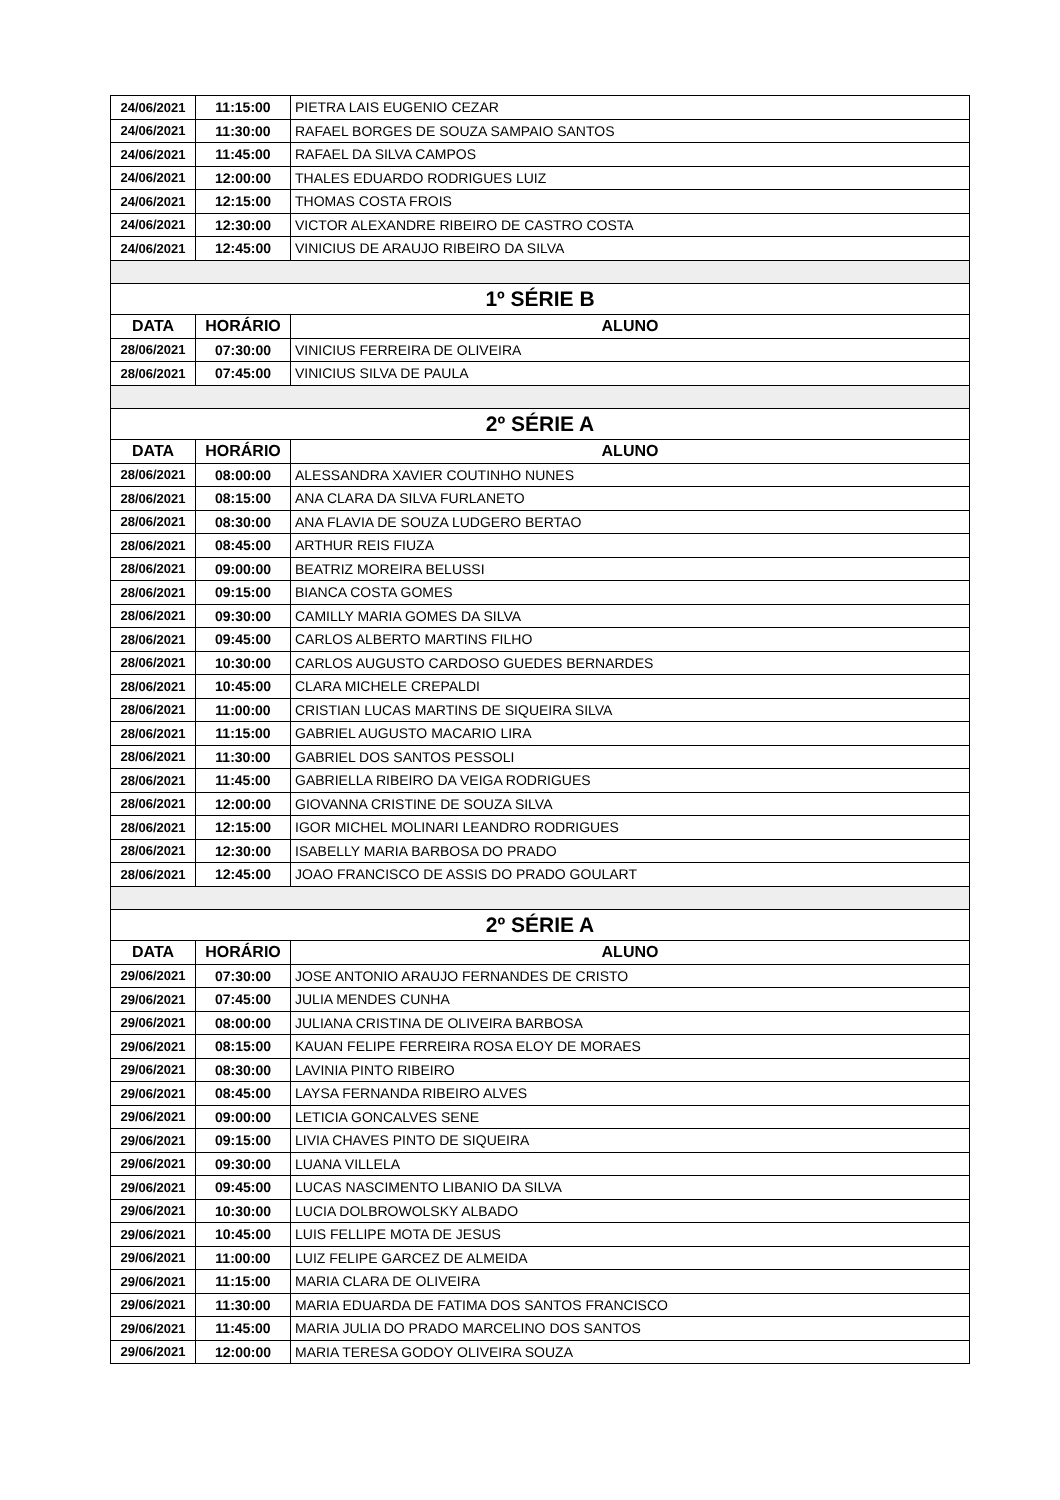| 24/06/2021 | 11:15:00 | PIETRA LAIS EUGENIO CEZAR |
| 24/06/2021 | 11:30:00 | RAFAEL BORGES DE SOUZA SAMPAIO SANTOS |
| 24/06/2021 | 11:45:00 | RAFAEL DA SILVA CAMPOS |
| 24/06/2021 | 12:00:00 | THALES EDUARDO RODRIGUES LUIZ |
| 24/06/2021 | 12:15:00 | THOMAS COSTA FROIS |
| 24/06/2021 | 12:30:00 | VICTOR ALEXANDRE RIBEIRO DE CASTRO COSTA |
| 24/06/2021 | 12:45:00 | VINICIUS DE ARAUJO RIBEIRO DA SILVA |
| 1º SÉRIE B | | |
| DATA | HORÁRIO | ALUNO |
| 28/06/2021 | 07:30:00 | VINICIUS FERREIRA DE OLIVEIRA |
| 28/06/2021 | 07:45:00 | VINICIUS SILVA DE PAULA |
| 2º SÉRIE A | | |
| DATA | HORÁRIO | ALUNO |
| 28/06/2021 | 08:00:00 | ALESSANDRA XAVIER COUTINHO NUNES |
| 28/06/2021 | 08:15:00 | ANA CLARA DA SILVA FURLANETO |
| 28/06/2021 | 08:30:00 | ANA FLAVIA DE SOUZA LUDGERO BERTAO |
| 28/06/2021 | 08:45:00 | ARTHUR REIS FIUZA |
| 28/06/2021 | 09:00:00 | BEATRIZ MOREIRA BELUSSI |
| 28/06/2021 | 09:15:00 | BIANCA COSTA GOMES |
| 28/06/2021 | 09:30:00 | CAMILLY MARIA GOMES DA SILVA |
| 28/06/2021 | 09:45:00 | CARLOS ALBERTO MARTINS FILHO |
| 28/06/2021 | 10:30:00 | CARLOS AUGUSTO CARDOSO GUEDES BERNARDES |
| 28/06/2021 | 10:45:00 | CLARA MICHELE CREPALDI |
| 28/06/2021 | 11:00:00 | CRISTIAN LUCAS MARTINS DE SIQUEIRA SILVA |
| 28/06/2021 | 11:15:00 | GABRIEL AUGUSTO MACARIO LIRA |
| 28/06/2021 | 11:30:00 | GABRIEL DOS SANTOS PESSOLI |
| 28/06/2021 | 11:45:00 | GABRIELLA RIBEIRO DA VEIGA RODRIGUES |
| 28/06/2021 | 12:00:00 | GIOVANNA CRISTINE DE SOUZA SILVA |
| 28/06/2021 | 12:15:00 | IGOR MICHEL MOLINARI LEANDRO RODRIGUES |
| 28/06/2021 | 12:30:00 | ISABELLY MARIA BARBOSA DO PRADO |
| 28/06/2021 | 12:45:00 | JOAO FRANCISCO DE ASSIS DO PRADO GOULART |
| 2º SÉRIE A | | |
| DATA | HORÁRIO | ALUNO |
| 29/06/2021 | 07:30:00 | JOSE ANTONIO ARAUJO FERNANDES DE CRISTO |
| 29/06/2021 | 07:45:00 | JULIA MENDES CUNHA |
| 29/06/2021 | 08:00:00 | JULIANA CRISTINA DE OLIVEIRA BARBOSA |
| 29/06/2021 | 08:15:00 | KAUAN FELIPE FERREIRA ROSA ELOY DE MORAES |
| 29/06/2021 | 08:30:00 | LAVINIA PINTO RIBEIRO |
| 29/06/2021 | 08:45:00 | LAYSA FERNANDA RIBEIRO ALVES |
| 29/06/2021 | 09:00:00 | LETICIA GONCALVES SENE |
| 29/06/2021 | 09:15:00 | LIVIA CHAVES PINTO DE SIQUEIRA |
| 29/06/2021 | 09:30:00 | LUANA VILLELA |
| 29/06/2021 | 09:45:00 | LUCAS NASCIMENTO LIBANIO DA SILVA |
| 29/06/2021 | 10:30:00 | LUCIA DOLBROWOLSKY ALBADO |
| 29/06/2021 | 10:45:00 | LUIS FELLIPE MOTA DE JESUS |
| 29/06/2021 | 11:00:00 | LUIZ FELIPE GARCEZ DE ALMEIDA |
| 29/06/2021 | 11:15:00 | MARIA CLARA DE OLIVEIRA |
| 29/06/2021 | 11:30:00 | MARIA EDUARDA DE FATIMA DOS SANTOS FRANCISCO |
| 29/06/2021 | 11:45:00 | MARIA JULIA DO PRADO MARCELINO DOS SANTOS |
| 29/06/2021 | 12:00:00 | MARIA TERESA GODOY OLIVEIRA SOUZA |